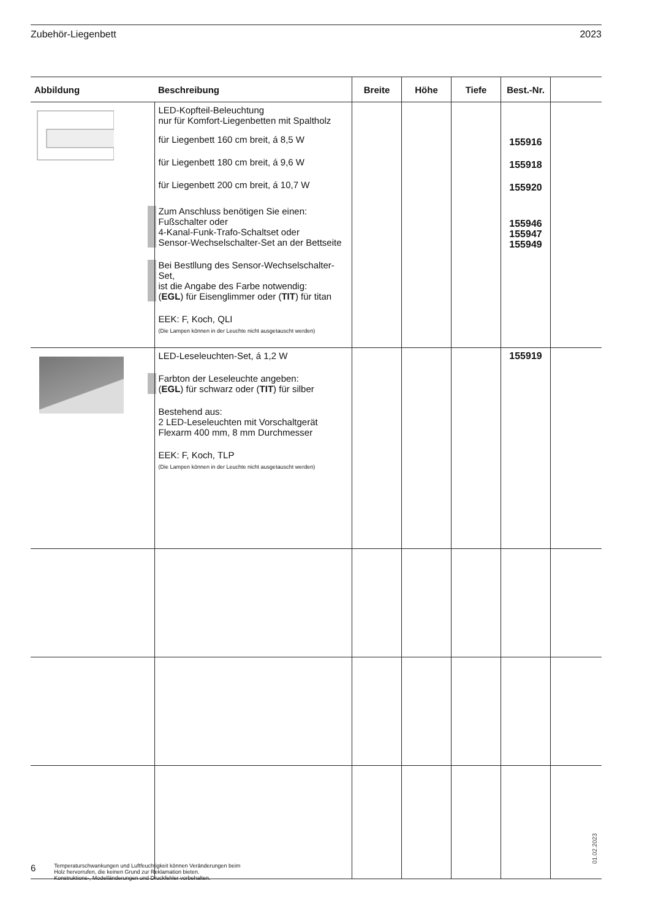Zubehör-Liegenbett 2023
| Abbildung | Beschreibung | Breite | Höhe | Tiefe | Best.-Nr. | |
| --- | --- | --- | --- | --- | --- | --- |
| | LED-Kopfteil-Beleuchtung nur für Komfort-Liegenbetten mit Spaltholz für Liegenbett 160 cm breit, á 8,5 W für Liegenbett 180 cm breit, á 9,6 W für Liegenbett 200 cm breit, á 10,7 W Zum Anschluss benötigen Sie einen: Fußschalter oder 4-Kanal-Funk-Trafo-Schaltset oder Sensor-Wechselschalter-Set an der Bettseite Bei Bestllung des Sensor-Wechselschalter-Set, ist die Angabe des Farbe notwendig: ( EGL ) für Eisenglimmer oder ( TIT ) für titan EEK: F, Koch, QLI (Die Lampen können in der Leuchte nicht ausgetauscht werden) | | | | 155916 155918 155920 155946 155947 155949 | |
| | LED-Leseleuchten-Set, á 1,2 W Farbton der Leseleuchte angeben: ( EGL ) für schwarz oder ( TIT ) für silber Bestehend aus: 2 LED-Leseleuchten mit Vorschaltgerät Flexarm 400 mm, 8 mm Durchmesser EEK: F, Koch, TLP (Die Lampen können in der Leuchte nicht ausgetauscht werden) | | | | 155919 | |
01.02.2023
6 Temperaturschwankungen und Luftfeuchtigkeit können Veränderungen beim
Holz hervorrufen, die keinen Grund zur Reklamation bieten.
Konstruktions-, Modelländerungen und Druckfehler vorbehalten.